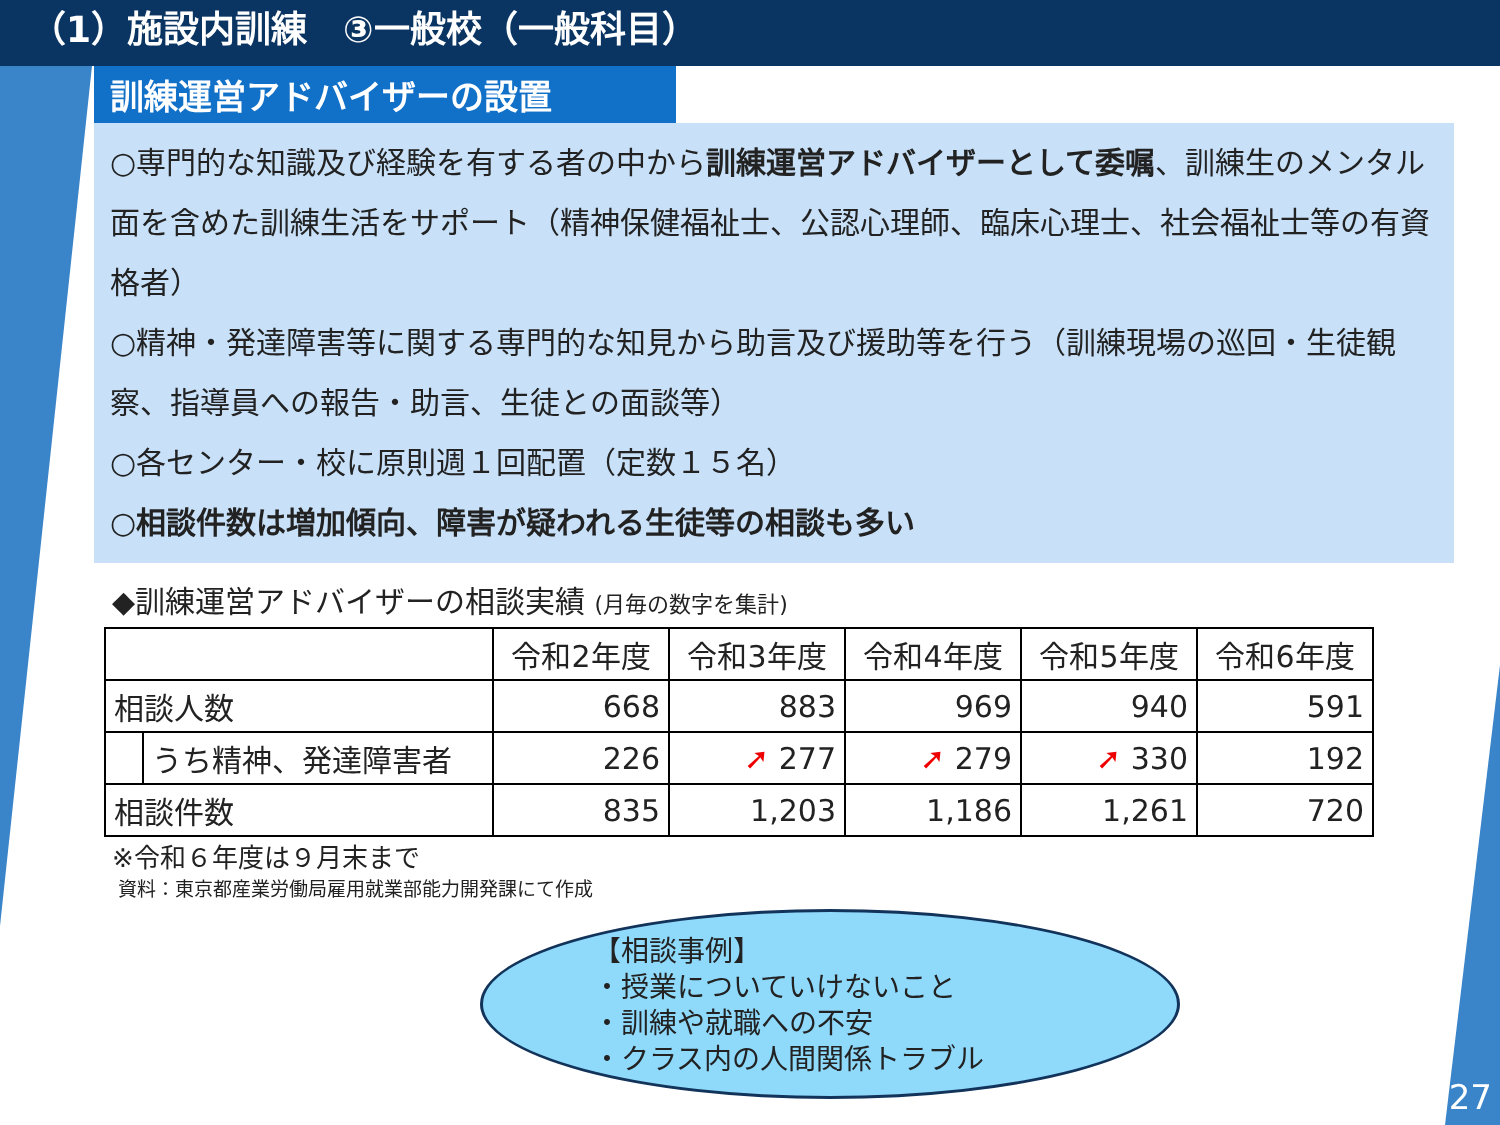（1）施設内訓練　③一般校（一般科目）
訓練運営アドバイザーの設置
○専門的な知識及び経験を有する者の中から訓練運営アドバイザーとして委嘱、訓練生のメンタル面を含めた訓練生活をサポート（精神保健福祉士、公認心理師、臨床心理士、社会福祉士等の有資格者）
○精神・発達障害等に関する専門的な知見から助言及び援助等を行う（訓練現場の巡回・生徒観察、指導員への報告・助言、生徒との面談等）
○各センター・校に原則週１回配置（定数１５名）
○相談件数は増加傾向、障害が疑われる生徒等の相談も多い
◆訓練運営アドバイザーの相談実績 (月毎の数字を集計)
| | | 令和2年度 | 令和3年度 | 令和4年度 | 令和5年度 | 令和6年度 |
| --- | --- | --- | --- | --- | --- | --- |
| 相談人数 | | 668 | 883 | 969 | 940 | 591 |
| | うち精神、発達障害者 | 226 | ➚ 277 | ➚ 279 | ➚ 330 | 192 |
| 相談件数 | | 835 | 1,203 | 1,186 | 1,261 | 720 |
※令和６年度は９月末まで
資料：東京都産業労働局雇用就業部能力開発課にて作成
【相談事例】
・授業についていけないこと
・訓練や就職への不安
・クラス内の人間関係トラブル
27